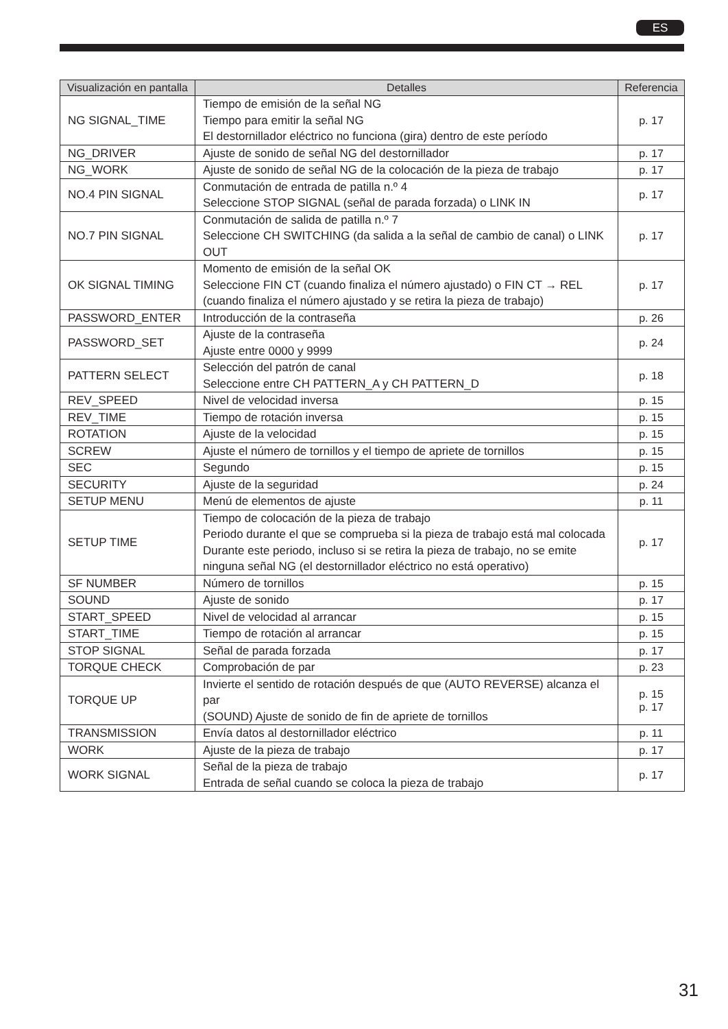ES
| Visualización en pantalla | Detalles | Referencia |
| --- | --- | --- |
| NG SIGNAL_TIME | Tiempo de emisión de la señal NG Tiempo para emitir la señal NG El destornillador eléctrico no funciona (gira) dentro de este período | p. 17 |
| NG_DRIVER | Ajuste de sonido de señal NG del destornillador | p. 17 |
| NG_WORK | Ajuste de sonido de señal NG de la colocación de la pieza de trabajo | p. 17 |
| NO.4 PIN SIGNAL | Conmutación de entrada de patilla n.º 4 Seleccione STOP SIGNAL (señal de parada forzada) o LINK IN | p. 17 |
| NO.7 PIN SIGNAL | Conmutación de salida de patilla n.º 7 Seleccione CH SWITCHING (da salida a la señal de cambio de canal) o LINK OUT | p. 17 |
| OK SIGNAL TIMING | Momento de emisión de la señal OK Seleccione FIN CT (cuando finaliza el número ajustado) o FIN CT → REL (cuando finaliza el número ajustado y se retira la pieza de trabajo) | p. 17 |
| PASSWORD_ENTER | Introducción de la contraseña | p. 26 |
| PASSWORD_SET | Ajuste de la contraseña Ajuste entre 0000 y 9999 | p. 24 |
| PATTERN SELECT | Selección del patrón de canal Seleccione entre CH PATTERN_A y CH PATTERN_D | p. 18 |
| REV_SPEED | Nivel de velocidad inversa | p. 15 |
| REV_TIME | Tiempo de rotación inversa | p. 15 |
| ROTATION | Ajuste de la velocidad | p. 15 |
| SCREW | Ajuste el número de tornillos y el tiempo de apriete de tornillos | p. 15 |
| SEC | Segundo | p. 15 |
| SECURITY | Ajuste de la seguridad | p. 24 |
| SETUP MENU | Menú de elementos de ajuste | p. 11 |
| SETUP TIME | Tiempo de colocación de la pieza de trabajo Periodo durante el que se comprueba si la pieza de trabajo está mal colocada Durante este periodo, incluso si se retira la pieza de trabajo, no se emite ninguna señal NG (el destornillador eléctrico no está operativo) | p. 17 |
| SF NUMBER | Número de tornillos | p. 15 |
| SOUND | Ajuste de sonido | p. 17 |
| START_SPEED | Nivel de velocidad al arrancar | p. 15 |
| START_TIME | Tiempo de rotación al arrancar | p. 15 |
| STOP SIGNAL | Señal de parada forzada | p. 17 |
| TORQUE CHECK | Comprobación de par | p. 23 |
| TORQUE UP | Invierte el sentido de rotación después de que (AUTO REVERSE) alcanza el par (SOUND) Ajuste de sonido de fin de apriete de tornillos | p. 15 p. 17 |
| TRANSMISSION | Envía datos al destornillador eléctrico | p. 11 |
| WORK | Ajuste de la pieza de trabajo | p. 17 |
| WORK SIGNAL | Señal de la pieza de trabajo Entrada de señal cuando se coloca la pieza de trabajo | p. 17 |
31